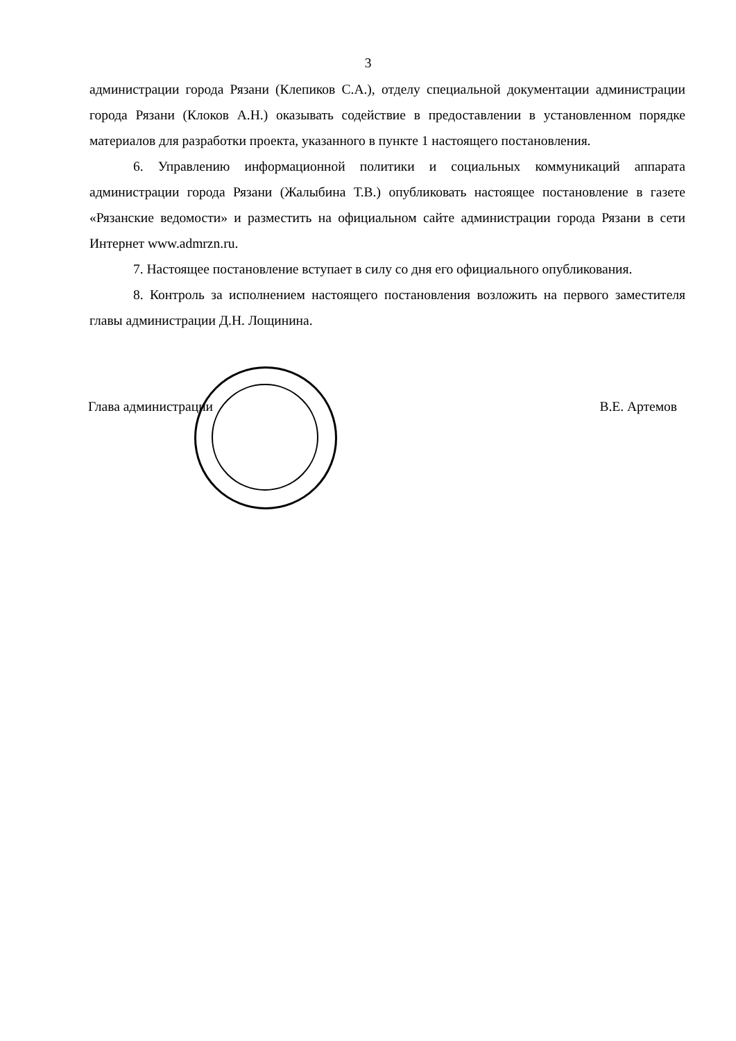3
администрации города Рязани (Клепиков С.А.), отделу специальной документации администрации города Рязани (Клоков А.Н.) оказывать содействие в предоставлении в установленном порядке материалов для разработки проекта, указанного в пункте 1 настоящего постановления.
6. Управлению информационной политики и социальных коммуникаций аппарата администрации города Рязани (Жалыбина Т.В.) опубликовать настоящее постановление в газете «Рязанские ведомости» и разместить на официальном сайте администрации города Рязани в сети Интернет www.admrzn.ru.
7. Настоящее постановление вступает в силу со дня его официального опубликования.
8. Контроль за исполнением настоящего постановления возложить на первого заместителя главы администрации Д.Н. Лощинина.
Глава администрации В.Е. Артемов